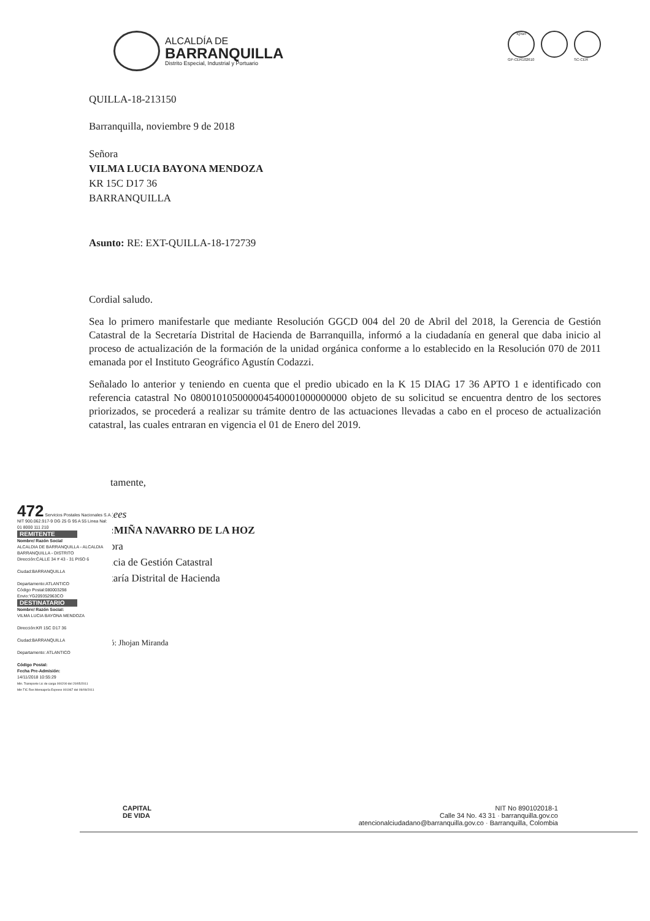ALCALDÍA DE
BARRANQUILLA
Distrito Especial, Industrial y Portuario
IQNet
GP-CER102610
SC-CER
QUILLA-18-213150
Barranquilla, noviembre 9 de 2018
Señora
VILMA LUCIA BAYONA MENDOZA
KR 15C D17 36
BARRANQUILLA
Asunto: RE: EXT-QUILLA-18-172739
Cordial saludo.
Sea lo primero manifestarle que mediante Resolución GGCD 004 del 20 de Abril del 2018, la Gerencia de Gestión Catastral de la Secretaría Distrital de Hacienda de Barranquilla, informó a la ciudadanía en general que daba inicio al proceso de actualización de la formación de la unidad orgánica conforme a lo establecido en la Resolución 070 de 2011 emanada por el Instituto Geográfico Agustín Codazzi.
Señalado lo anterior y teniendo en cuenta que el predio ubicado en la K 15 DIAG 17 36 APTO 1 e identificado con referencia catastral No 080010105000004540001000000000 objeto de su solicitud se encuentra dentro de los sectores priorizados, se procederá a realizar su trámite dentro de las actuaciones llevadas a cabo en el proceso de actualización catastral, las cuales entraran en vigencia el 01 de Enero del 2019.
tamente,
ιees
:MIÑA NAVARRO DE LA HOZ
ɔra
ıcia de Gestión Catastral
taría Distrital de Hacienda
ó: Jhojan Miranda
472 Servicios Postales Nacionales S.A. NIT 900.062.917-9 DG 25 G 95 A 55 Linea Nal: 01 8000 111 210
REMITENTE
Nombre/ Razón Social
ALCALDIA DE BARRANQUILLA - ALCALDIA BARRANQUILLA - DISTRITO
Dirección:CALLE 34 # 43 - 31 PISO 6
Ciudad:BARRANQUILLA
Departamento:ATLANTICO
Código Postal:080003298
Envio:YG209352963CO
DESTINATARIO
Nombre/ Razón Social:
VILMA LUCIA BAYONA MENDOZA
Dirección:KR 15C D17 36
Ciudad:BARRANQUILLA
Departamento: ATLANTICO
Código Postal:
Fecha Pre-Admisión:
14/11/2018 10:55:29
Min. Transporte Lic de carga 000200 del 20/05/2011
Min TIC Res Mensajería Express 001967 del 09/09/2011
CAPITAL
DE VIDA
NIT No 890102018-1
Calle 34 No. 43 31 · barranquilla.gov.co
atencionalciudadano@barranquilla.gov.co · Barranquilla, Colombia